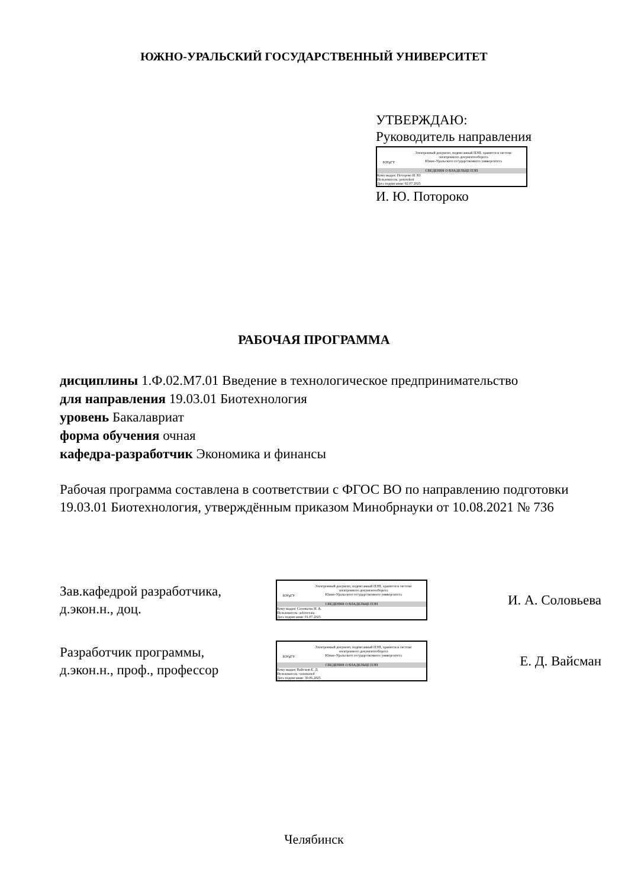ЮЖНО-УРАЛЬСКИЙ ГОСУДАРСТВЕННЫЙ УНИВЕРСИТЕТ
УТВЕРЖДАЮ:
Руководитель направления
ЮУрГУ
Электронный документ, подписанный ПЭП, хранится в системе
электронного документооборота
Южно-Уральского государственного университета
СВЕДЕНИЯ О ВЛАДЕЛЬЦЕ ПЭП
Кому выдан: Потороко И. Ю.
Пользователь: potorokoii
Дата подписания: 02.07.2025
И. Ю. Потороко
РАБОЧАЯ ПРОГРАММА
дисциплины 1.Ф.02.М7.01 Введение в технологическое предпринимательство
для направления 19.03.01 Биотехнология
уровень Бакалавриат
форма обучения очная
кафедра-разработчик Экономика и финансы
Рабочая программа составлена в соответствии с ФГОС ВО по направлению подготовки 19.03.01 Биотехнология, утверждённым приказом Минобрнауки от 10.08.2021 № 736
Зав.кафедрой разработчика,
д.экон.н., доц.
ЮУрГУ
Электронный документ, подписанный ПЭП, хранится в системе
электронного документооборота
Южно-Уральского государственного университета
СВЕДЕНИЯ О ВЛАДЕЛЬЦЕ ПЭП
Кому выдан: Соловьева И. А.
Пользователь: solovevaia
Дата подписания: 01.07.2025
И. А. Соловьева
Разработчик программы,
д.экон.н., проф., профессор
ЮУрГУ
Электронный документ, подписанный ПЭП, хранится в системе
электронного документооборота
Южно-Уральского государственного университета
СВЕДЕНИЯ О ВЛАДЕЛЬЦЕ ПЭП
Кому выдан: Вайсман Е. Д.
Пользователь: vaismaned
Дата подписания: 30.06.2025
Е. Д. Вайсман
Челябинск